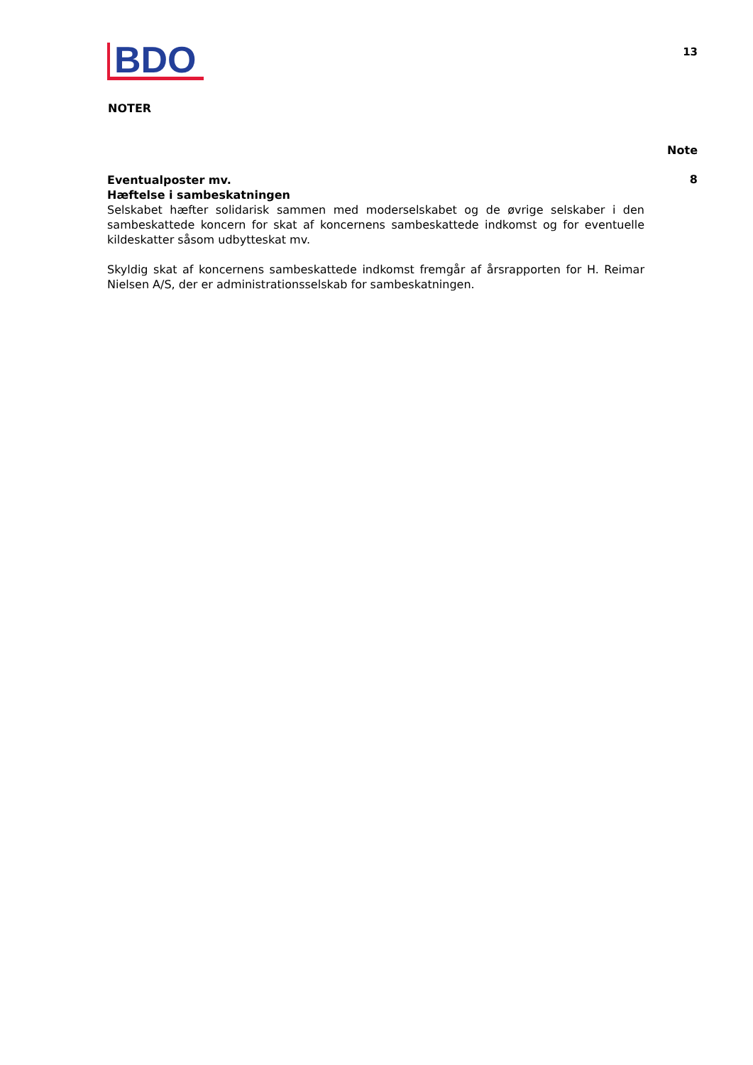BDO
13
NOTER
Note
Eventualposter mv.
Hæftelse i sambeskatningen
Selskabet hæfter solidarisk sammen med moderselskabet og de øvrige selskaber i den sambeskattede koncern for skat af koncernens sambeskattede indkomst og for eventuelle kildeskatter såsom udbytteskat mv.
Skyldig skat af koncernens sambeskattede indkomst fremgår af årsrapporten for H. Reimar Nielsen A/S, der er administrationsselskab for sambeskatningen.
8